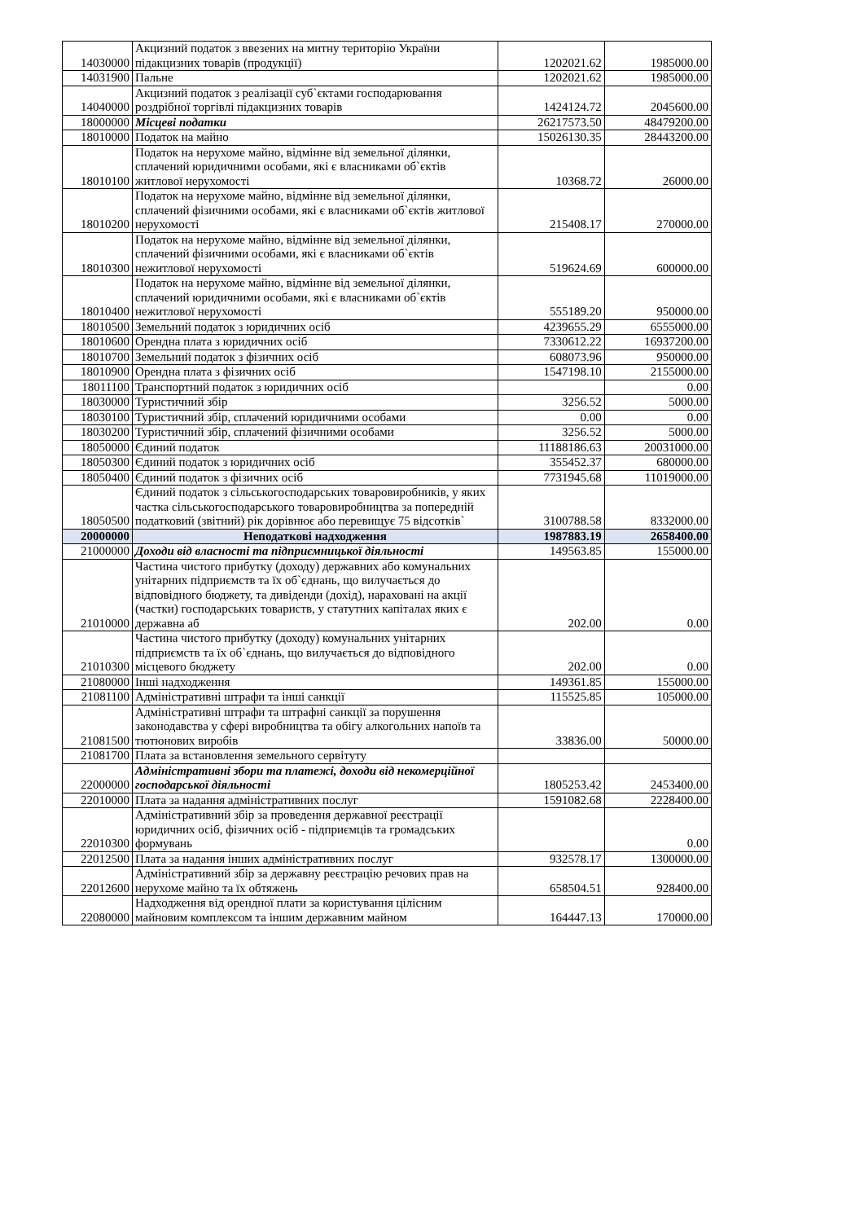| 14030000 | Акцизний податок з ввезених на митну територію України підакцизних товарів (продукції) | 1202021.62 | 1985000.00 |
| 14031900 | Пальне | 1202021.62 | 1985000.00 |
| 14040000 | Акцизний податок з реалізації суб`єктами господарювання роздрібної торгівлі підакцизних товарів | 1424124.72 | 2045600.00 |
| 18000000 | Місцеві податки | 26217573.50 | 48479200.00 |
| 18010000 | Податок на майно | 15026130.35 | 28443200.00 |
| 18010100 | Податок на нерухоме майно, відмінне від земельної ділянки, сплачений юридичними особами, які є власниками об`єктів житлової нерухомості | 10368.72 | 26000.00 |
| 18010200 | Податок на нерухоме майно, відмінне від земельної ділянки, сплачений фізичними особами, які є власниками об`єктів житлової нерухомості | 215408.17 | 270000.00 |
| 18010300 | Податок на нерухоме майно, відмінне від земельної ділянки, сплачений фізичними особами, які є власниками об`єктів нежитлової нерухомості | 519624.69 | 600000.00 |
| 18010400 | Податок на нерухоме майно, відмінне від земельної ділянки, сплачений юридичними особами, які є власниками об`єктів нежитлової нерухомості | 555189.20 | 950000.00 |
| 18010500 | Земельний податок з юридичних осіб | 4239655.29 | 6555000.00 |
| 18010600 | Орендна плата з юридичних осіб | 7330612.22 | 16937200.00 |
| 18010700 | Земельний податок з фізичних осіб | 608073.96 | 950000.00 |
| 18010900 | Орендна плата з фізичних осіб | 1547198.10 | 2155000.00 |
| 18011100 | Транспортний податок з юридичних осіб | | 0.00 |
| 18030000 | Туристичний збір | 3256.52 | 5000.00 |
| 18030100 | Туристичний збір, сплачений юридичними особами | 0.00 | 0.00 |
| 18030200 | Туристичний збір, сплачений фізичними особами | 3256.52 | 5000.00 |
| 18050000 | Єдиний податок | 11188186.63 | 20031000.00 |
| 18050300 | Єдиний податок з юридичних осіб | 355452.37 | 680000.00 |
| 18050400 | Єдиний податок з фізичних осіб | 7731945.68 | 11019000.00 |
| 18050500 | Єдиний податок з сільськогосподарських товаровиробників, у яких частка сільськогосподарського товаровиробництва за попередній податковий (звітний) рік дорівнює або перевищує 75 відсотків` | 3100788.58 | 8332000.00 |
| 20000000 | Неподаткові надходження | 1987883.19 | 2658400.00 |
| 21000000 | Доходи від власності та підприємницької діяльності | 149563.85 | 155000.00 |
| 21010000 | Частина чистого прибутку (доходу) державних або комунальних унітарних підприємств та їх об`єднань, що вилучається до відповідного бюджету, та дивіденди (дохід), нараховані на акції (частки) господарських товариств, у статутних капіталах яких є державна аб | 202.00 | 0.00 |
| 21010300 | Частина чистого прибутку (доходу) комунальних унітарних підприємств та їх об`єднань, що вилучається до відповідного місцевого бюджету | 202.00 | 0.00 |
| 21080000 | Інші надходження | 149361.85 | 155000.00 |
| 21081100 | Адміністративні штрафи та інші санкції | 115525.85 | 105000.00 |
| 21081500 | Адміністративні штрафи та штрафні санкції за порушення законодавства у сфері виробництва та обігу алкогольних напоїв та тютюнових виробів | 33836.00 | 50000.00 |
| 21081700 | Плата за встановлення земельного сервітуту | | |
| 22000000 | Адміністративні збори та платежі, доходи від некомерційної господарської діяльності | 1805253.42 | 2453400.00 |
| 22010000 | Плата за надання адміністративних послуг | 1591082.68 | 2228400.00 |
| 22010300 | Адміністративний збір за проведення державної реєстрації юридичних осіб, фізичних осіб - підприємців та громадських формувань | | 0.00 |
| 22012500 | Плата за надання інших адміністративних послуг | 932578.17 | 1300000.00 |
| 22012600 | Адміністративний збір за державну реєстрацію речових прав на нерухоме майно та їх обтяжень | 658504.51 | 928400.00 |
| 22080000 | Надходження від орендної плати за користування цілісним майновим комплексом та іншим державним майном | 164447.13 | 170000.00 |